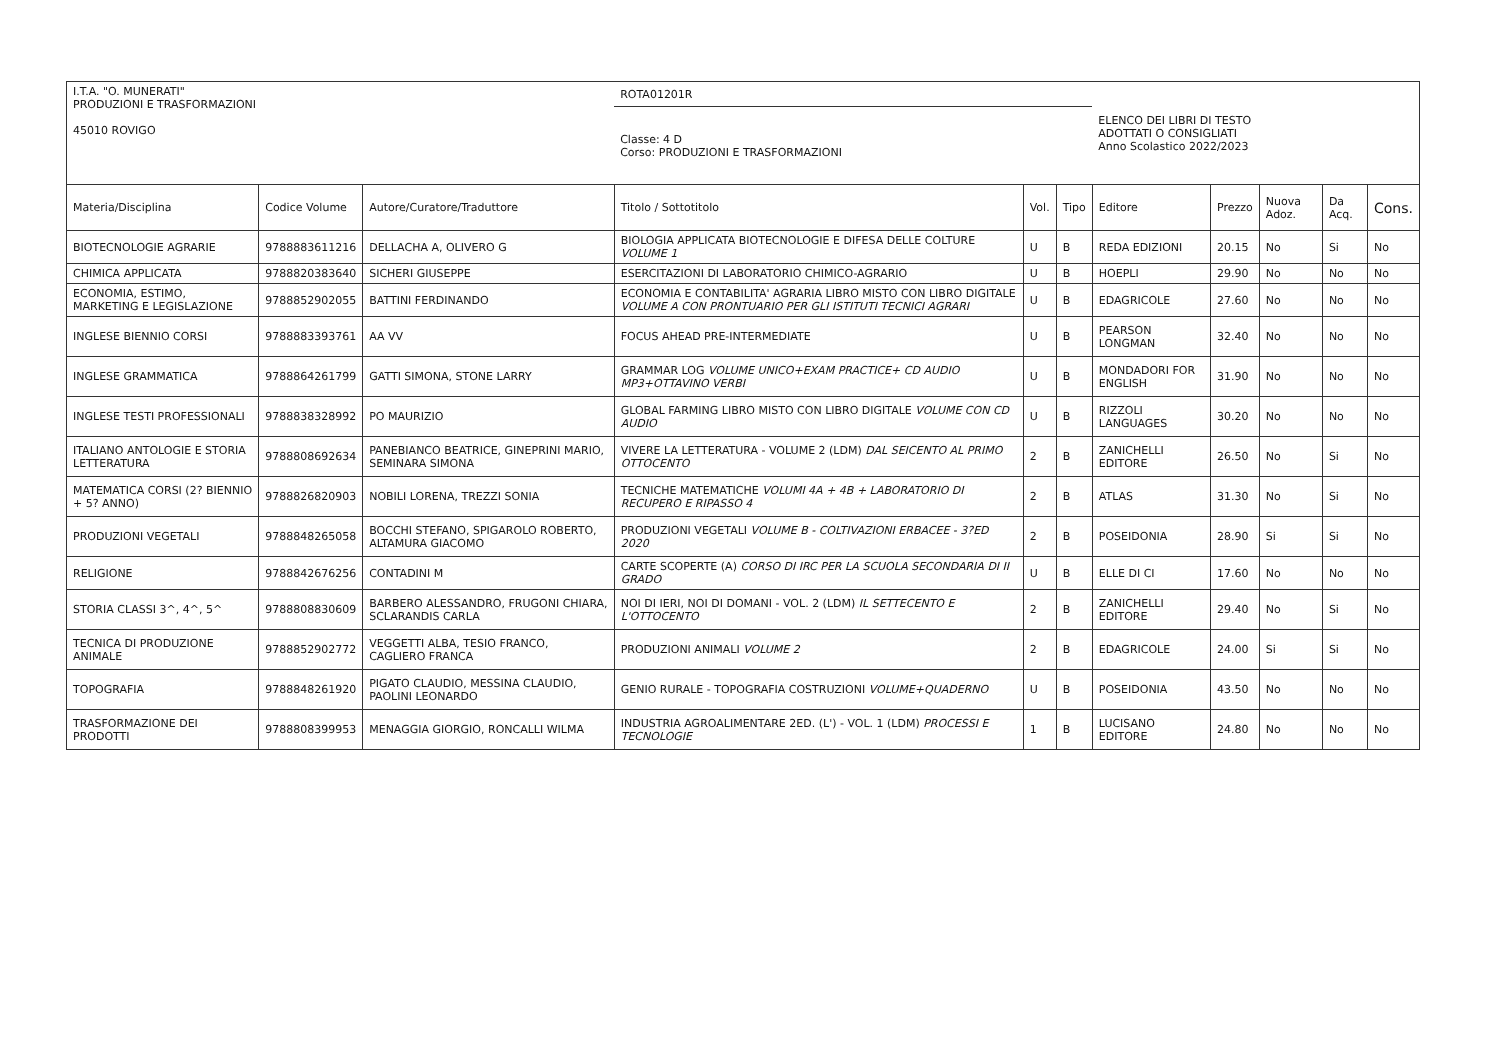| I.T.A. "O. MUNERATI" PRODUZIONI E TRASFORMAZIONI 45010 ROVIGO | | | ROTA01201R | | | ELENCO DEI LIBRI DI TESTO ADOTTATI O CONSIGLIATI Anno Scolastico 2022/2023 | | | | |
| | | | Classe: 4 D Corso: PRODUZIONI E TRASFORMAZIONI | | | | | | | |
| Materia/Disciplina | Codice Volume | Autore/Curatore/Traduttore | Titolo / Sottotitolo | Vol. | Tipo | Editore | Prezzo | Nuova Adoz. | Da Acq. | Cons. |
| BIOTECNOLOGIE AGRARIE | 9788883611216 | DELLACHA A, OLIVERO G | BIOLOGIA APPLICATA BIOTECNOLOGIE E DIFESA DELLE COLTURE VOLUME 1 | U | B | REDA EDIZIONI | 20.15 | No | Si | No |
| CHIMICA APPLICATA | 9788820383640 | SICHERI GIUSEPPE | ESERCITAZIONI DI LABORATORIO CHIMICO-AGRARIO | U | B | HOEPLI | 29.90 | No | No | No |
| ECONOMIA, ESTIMO, MARKETING E LEGISLAZIONE | 9788852902055 | BATTINI FERDINANDO | ECONOMIA E CONTABILITA' AGRARIA LIBRO MISTO CON LIBRO DIGITALE VOLUME A CON PRONTUARIO PER GLI ISTITUTI TECNICI AGRARI | U | B | EDAGRICOLE | 27.60 | No | No | No |
| INGLESE BIENNIO CORSI | 9788883393761 | AA VV | FOCUS AHEAD PRE-INTERMEDIATE | U | B | PEARSON LONGMAN | 32.40 | No | No | No |
| INGLESE GRAMMATICA | 9788864261799 | GATTI SIMONA, STONE LARRY | GRAMMAR LOG VOLUME UNICO+EXAM PRACTICE+ CD AUDIO MP3+OTTAVINO VERBI | U | B | MONDADORI FOR ENGLISH | 31.90 | No | No | No |
| INGLESE TESTI PROFESSIONALI | 9788838328992 | PO MAURIZIO | GLOBAL FARMING LIBRO MISTO CON LIBRO DIGITALE VOLUME CON CD AUDIO | U | B | RIZZOLI LANGUAGES | 30.20 | No | No | No |
| ITALIANO ANTOLOGIE E STORIA LETTERATURA | 9788808692634 | PANEBIANCO BEATRICE, GINEPRINI MARIO, SEMINARA SIMONA | VIVERE LA LETTERATURA - VOLUME 2 (LDM) DAL SEICENTO AL PRIMO OTTOCENTO | 2 | B | ZANICHELLI EDITORE | 26.50 | No | Si | No |
| MATEMATICA CORSI (2? BIENNIO + 5? ANNO) | 9788826820903 | NOBILI LORENA, TREZZI SONIA | TECNICHE MATEMATICHE VOLUMI 4A + 4B + LABORATORIO DI RECUPERO E RIPASSO 4 | 2 | B | ATLAS | 31.30 | No | Si | No |
| PRODUZIONI VEGETALI | 9788848265058 | BOCCHI STEFANO, SPIGAROLO ROBERTO, ALTAMURA GIACOMO | PRODUZIONI VEGETALI VOLUME B - COLTIVAZIONI ERBACEE - 3?ED 2020 | 2 | B | POSEIDONIA | 28.90 | Si | Si | No |
| RELIGIONE | 9788842676256 | CONTADINI M | CARTE SCOPERTE (A) CORSO DI IRC PER LA SCUOLA SECONDARIA DI II GRADO | U | B | ELLE DI CI | 17.60 | No | No | No |
| STORIA CLASSI 3^, 4^, 5^ | 9788808830609 | BARBERO ALESSANDRO, FRUGONI CHIARA, SCLARANDIS CARLA | NOI DI IERI, NOI DI DOMANI - VOL. 2 (LDM) IL SETTECENTO E L'OTTOCENTO | 2 | B | ZANICHELLI EDITORE | 29.40 | No | Si | No |
| TECNICA DI PRODUZIONE ANIMALE | 9788852902772 | VEGGETTI ALBA, TESIO FRANCO, CAGLIERO FRANCA | PRODUZIONI ANIMALI VOLUME 2 | 2 | B | EDAGRICOLE | 24.00 | Si | Si | No |
| TOPOGRAFIA | 9788848261920 | PIGATO CLAUDIO, MESSINA CLAUDIO, PAOLINI LEONARDO | GENIO RURALE - TOPOGRAFIA COSTRUZIONI VOLUME+QUADERNO | U | B | POSEIDONIA | 43.50 | No | No | No |
| TRASFORMAZIONE DEI PRODOTTI | 9788808399953 | MENAGGIA GIORGIO, RONCALLI WILMA | INDUSTRIA AGROALIMENTARE 2ED. (L') - VOL. 1 (LDM) PROCESSI E TECNOLOGIE | 1 | B | LUCISANO EDITORE | 24.80 | No | No | No |